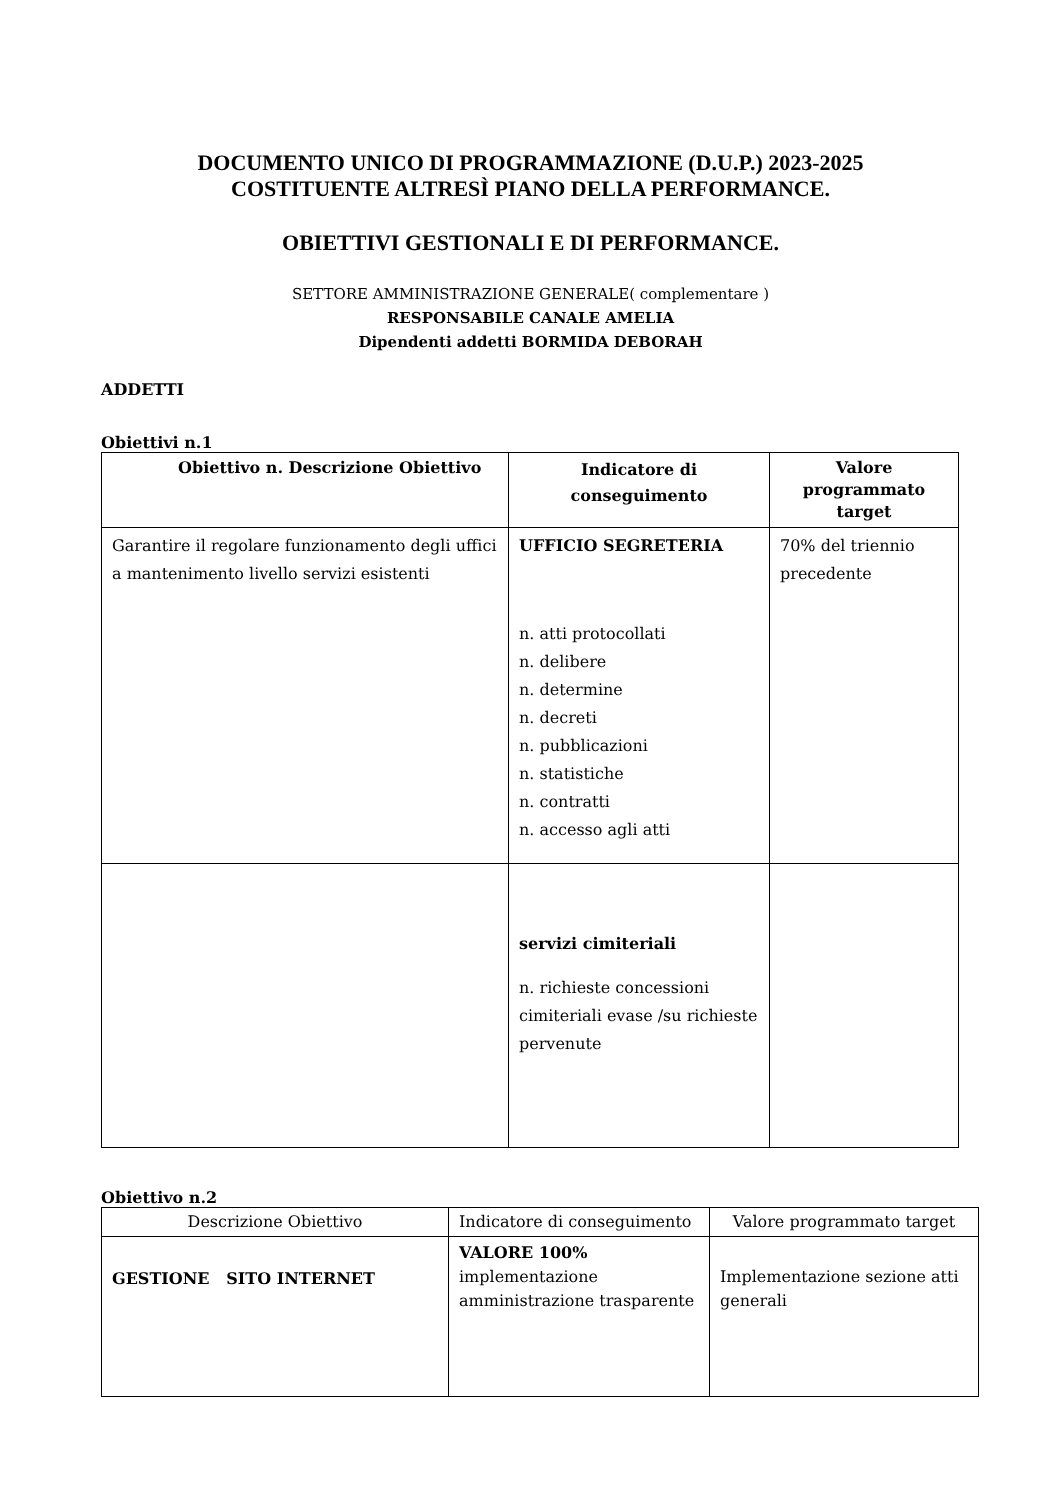DOCUMENTO UNICO DI PROGRAMMAZIONE (D.U.P.) 2023-2025
COSTITUENTE ALTRESÌ PIANO DELLA PERFORMANCE.
OBIETTIVI GESTIONALI E DI PERFORMANCE.
SETTORE AMMINISTRAZIONE GENERALE( complementare )
RESPONSABILE CANALE AMELIA
Dipendenti addetti BORMIDA DEBORAH
ADDETTI
Obiettivi n.1
| Obiettivo n. Descrizione Obiettivo | Indicatore di conseguimento | Valore programmato target |
| --- | --- | --- |
| Garantire il regolare funzionamento degli uffici a mantenimento livello servizi esistenti | UFFICIO SEGRETERIA n. atti protocollati n. delibere n. determine n. decreti n. pubblicazioni n. statistiche n. contratti n. accesso agli atti | 70% del triennio precedente |
| | servizi cimiteriali n. richieste concessioni cimiteriali evase /su richieste pervenute | |
Obiettivo n.2
| Descrizione Obiettivo | Indicatore di conseguimento | Valore programmato target |
| GESTIONE SITO INTERNET | VALORE 100% implementazione amministrazione trasparente | Implementazione sezione atti generali |